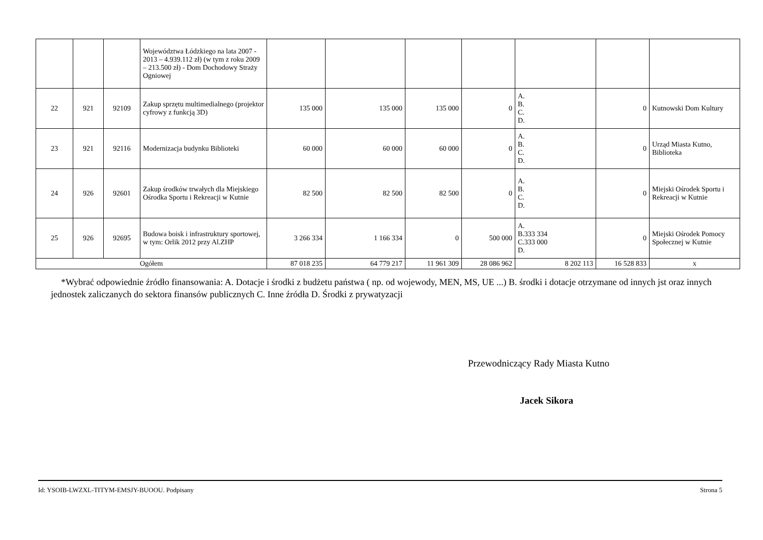| | | | Województwa Łódzkiego na lata 2007 - 2013 – 4.939.112 zł) (w tym z roku 2009 – 213.500 zł) - Dom Dochodowy Straży Ogniowej | | | | | | | |
| 22 | 921 | 92109 | Zakup sprzętu multimedialnego (projektor cyfrowy z funkcją 3D) | 135 000 | 135 000 | 135 000 | 0 | A. B. C. D. | 0 | Kutnowski Dom Kultury |
| 23 | 921 | 92116 | Modernizacja budynku Biblioteki | 60 000 | 60 000 | 60 000 | 0 | A. B. C. D. | 0 | Urząd Miasta Kutno, Biblioteka |
| 24 | 926 | 92601 | Zakup środków trwałych dla Miejskiego Ośrodka Sportu i Rekreacji w Kutnie | 82 500 | 82 500 | 82 500 | 0 | A. B. C. D. | 0 | Miejski Ośrodek Sportu i Rekreacji w Kutnie |
| 25 | 926 | 92695 | Budowa boisk i infrastruktury sportowej, w tym: Orlik 2012 przy Al.ZHP | 3 266 334 | 1 166 334 | 0 | 500 000 | A. B.333 334 C.333 000 D. | 0 | Miejski Ośrodek Pomocy Społecznej w Kutnie |
| Ogółem | | | | 87 018 235 | 64 779 217 | 11 961 309 | 28 086 962 | 8 202 113 | 16 528 833 | x |
*Wybrać odpowiednie źródło finansowania: A. Dotacje i środki z budżetu państwa ( np. od wojewody, MEN, MS, UE ...) B. środki i dotacje otrzymane od innych jst oraz innych jednostek zaliczanych do sektora finansów publicznych C. Inne źródła D. Środki z prywatyzacji
Przewodniczący Rady Miasta Kutno
Jacek Sikora
Id: YSOIB-LWZXL-TITYM-EMSJY-BUOOU. Podpisany Strona 5